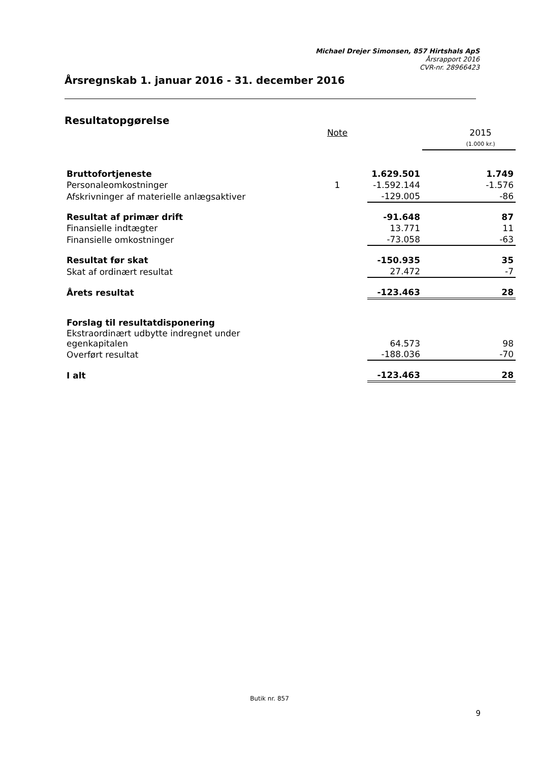Michael Drejer Simonsen, 857 Hirtshals ApS
Årsrapport 2016
CVR-nr. 28966423
Årsregnskab 1. januar 2016 - 31. december 2016
Resultatopgørelse
| | Note | | 2015 |
| --- | --- | --- | --- |
| | | | (1.000 kr.) |
| Bruttofortjeneste | | 1.629.501 | 1.749 |
| Personaleomkostninger | 1 | -1.592.144 | -1.576 |
| Afskrivninger af materielle anlægsaktiver | | -129.005 | -86 |
| Resultat af primær drift | | -91.648 | 87 |
| Finansielle indtægter | | 13.771 | 11 |
| Finansielle omkostninger | | -73.058 | -63 |
| Resultat før skat | | -150.935 | 35 |
| Skat af ordinært resultat | | 27.472 | -7 |
| Årets resultat | | -123.463 | 28 |
| Forslag til resultatdisponering | | | |
| Ekstraordinært udbytte indregnet under egenkapitalen | | 64.573 | 98 |
| Overført resultat | | -188.036 | -70 |
| I alt | | -123.463 | 28 |
Butik nr. 857
9